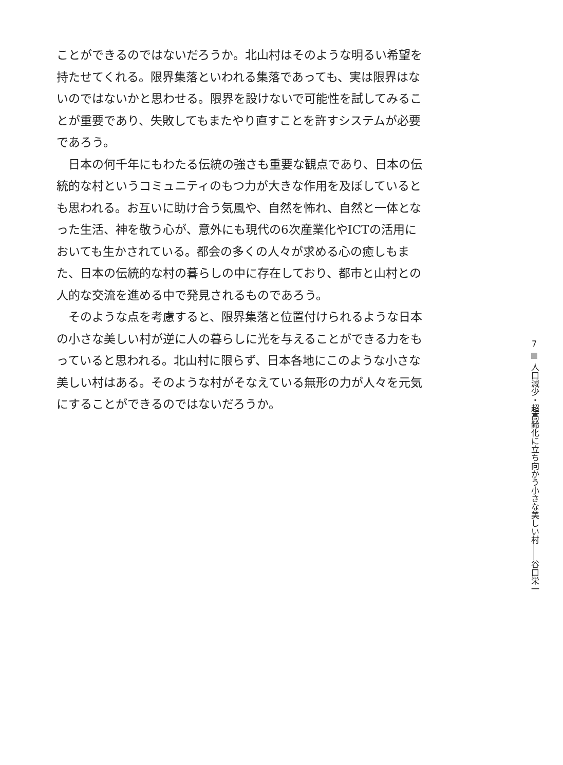ことができるのではないだろうか。北山村はそのような明るい希望を持たせてくれる。限界集落といわれる集落であっても、実は限界はないのではないかと思わせる。限界を設けないで可能性を試してみることが重要であり、失敗してもまたやり直すことを許すシステムが必要であろう。
　日本の何千年にもわたる伝統の強さも重要な観点であり、日本の伝統的な村というコミュニティのもつ力が大きな作用を及ぼしているとも思われる。お互いに助け合う気風や、自然を怖れ、自然と一体となった生活、神を敬う心が、意外にも現代の6次産業化やICTの活用においても生かされている。都会の多くの人々が求める心の癒しもまた、日本の伝統的な村の暮らしの中に存在しており、都市と山村との人的な交流を進める中で発見されるものであろう。
　そのような点を考慮すると、限界集落と位置付けられるような日本の小さな美しい村が逆に人の暮らしに光を与えることができる力をもっていると思われる。北山村に限らず、日本各地にこのような小さな美しい村はある。そのような村がそなえている無形の力が人々を元気にすることができるのではないだろうか。
7
人口減少・超高齢化に立ち向かう小さな美しい村――谷口栄一